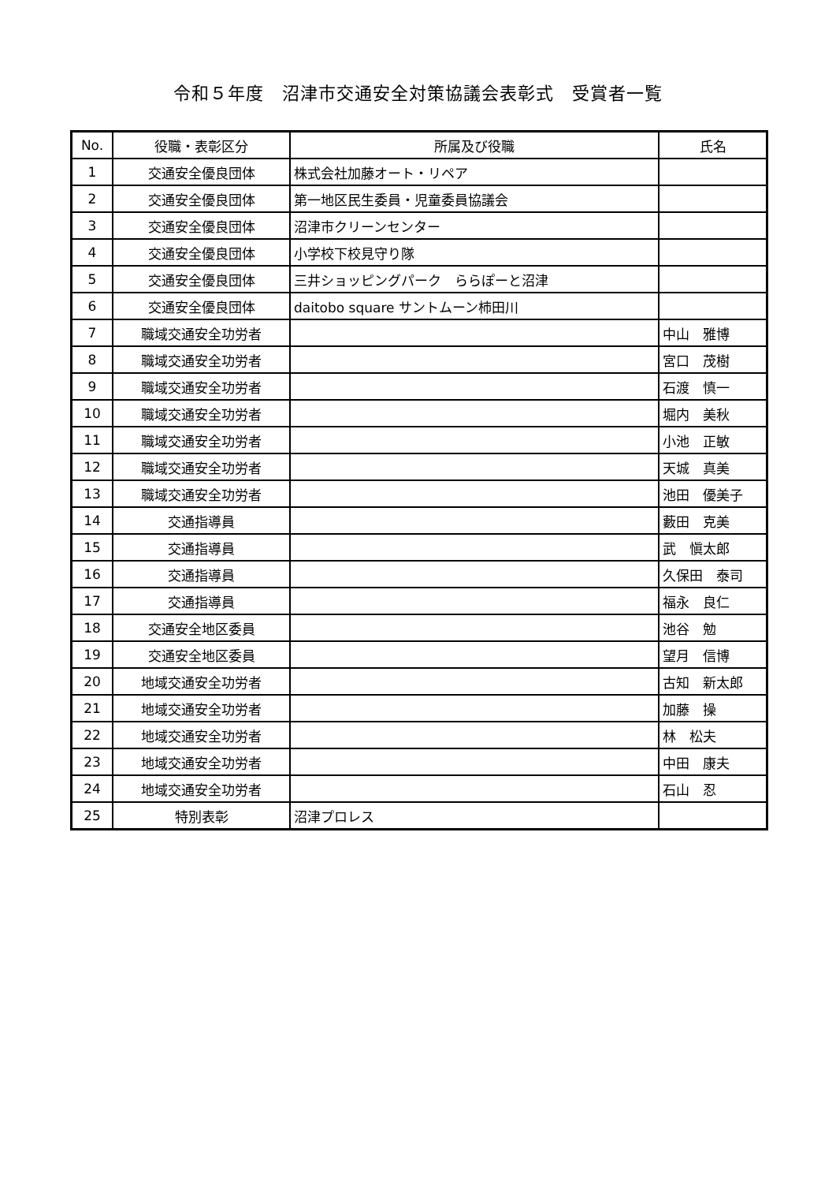令和５年度　沼津市交通安全対策協議会表彰式　受賞者一覧
| No. | 役職・表彰区分 | 所属及び役職 | 氏名 |
| --- | --- | --- | --- |
| 1 | 交通安全優良団体 | 株式会社加藤オート・リペア | |
| 2 | 交通安全優良団体 | 第一地区民生委員・児童委員協議会 | |
| 3 | 交通安全優良団体 | 沼津市クリーンセンター | |
| 4 | 交通安全優良団体 | 小学校下校見守り隊 | |
| 5 | 交通安全優良団体 | 三井ショッピングパーク ららぽーと沼津 | |
| 6 | 交通安全優良団体 | daitobo square サントムーン柿田川 | |
| 7 | 職域交通安全功労者 | | 中山 雅博 |
| 8 | 職域交通安全功労者 | | 宮口 茂樹 |
| 9 | 職域交通安全功労者 | | 石渡 慎一 |
| 10 | 職域交通安全功労者 | | 堀内 美秋 |
| 11 | 職域交通安全功労者 | | 小池 正敏 |
| 12 | 職域交通安全功労者 | | 天城 真美 |
| 13 | 職域交通安全功労者 | | 池田 優美子 |
| 14 | 交通指導員 | | 藪田 克美 |
| 15 | 交通指導員 | | 武 愼太郎 |
| 16 | 交通指導員 | | 久保田 泰司 |
| 17 | 交通指導員 | | 福永 良仁 |
| 18 | 交通安全地区委員 | | 池谷 勉 |
| 19 | 交通安全地区委員 | | 望月 信博 |
| 20 | 地域交通安全功労者 | | 古知 新太郎 |
| 21 | 地域交通安全功労者 | | 加藤 操 |
| 22 | 地域交通安全功労者 | | 林 松夫 |
| 23 | 地域交通安全功労者 | | 中田 康夫 |
| 24 | 地域交通安全功労者 | | 石山 忍 |
| 25 | 特別表彰 | 沼津プロレス | |